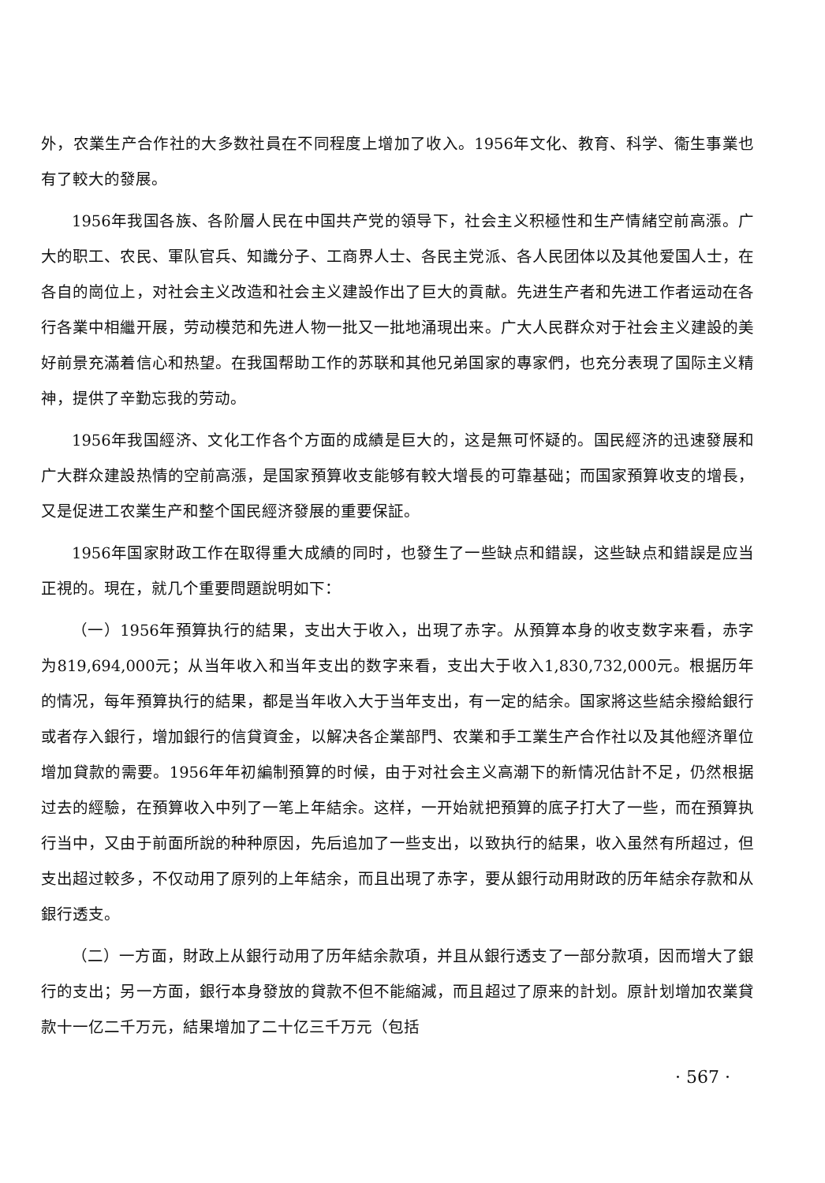外，农業生产合作社的大多数社員在不同程度上增加了收入。1956年文化、教育、科学、衞生事業也有了較大的發展。
1956年我国各族、各阶層人民在中国共产党的領导下，社会主义积極性和生产情緒空前高漲。广大的职工、农民、軍队官兵、知識分子、工商界人士、各民主党派、各人民团体以及其他爱国人士，在各自的崗位上，对社会主义改造和社会主义建設作出了巨大的貢献。先进生产者和先进工作者运动在各行各業中相繼开展，劳动模范和先进人物一批又一批地涌現出来。广大人民群众对于社会主义建設的美好前景充滿着信心和热望。在我国帮助工作的苏联和其他兄弟国家的專家們，也充分表現了国际主义精神，提供了辛勤忘我的劳动。
1956年我国經济、文化工作各个方面的成績是巨大的，这是無可怀疑的。国民經济的迅速發展和广大群众建設热情的空前高漲，是国家預算收支能够有較大增長的可靠基础；而国家預算收支的增長，又是促进工农業生产和整个国民經济發展的重要保証。
1956年国家財政工作在取得重大成績的同时，也發生了一些缺点和錯誤，这些缺点和錯誤是应当正視的。現在，就几个重要問題說明如下：
（一）1956年預算执行的結果，支出大于收入，出現了赤字。从預算本身的收支数字来看，赤字为819,694,000元；从当年收入和当年支出的数字来看，支出大于收入1,830,732,000元。根据历年的情况，每年預算执行的結果，都是当年收入大于当年支出，有一定的結余。国家將这些結余撥給銀行或者存入銀行，增加銀行的信貸資金，以解决各企業部門、农業和手工業生产合作社以及其他經济單位增加貸款的需要。1956年年初編制預算的时候，由于对社会主义高潮下的新情况估計不足，仍然根据过去的經驗，在預算收入中列了一笔上年結余。这样，一开始就把預算的底子打大了一些，而在預算执行当中，又由于前面所說的种种原因，先后追加了一些支出，以致执行的結果，收入虽然有所超过，但支出超过較多，不仅动用了原列的上年結余，而且出現了赤字，要从銀行动用財政的历年結余存款和从銀行透支。
（二）一方面，財政上从銀行动用了历年結余款項，并且从銀行透支了一部分款項，因而增大了銀行的支出；另一方面，銀行本身發放的貸款不但不能縮減，而且超过了原来的計划。原計划增加农業貸款十一亿二千万元，結果增加了二十亿三千万元（包括
· 567 ·